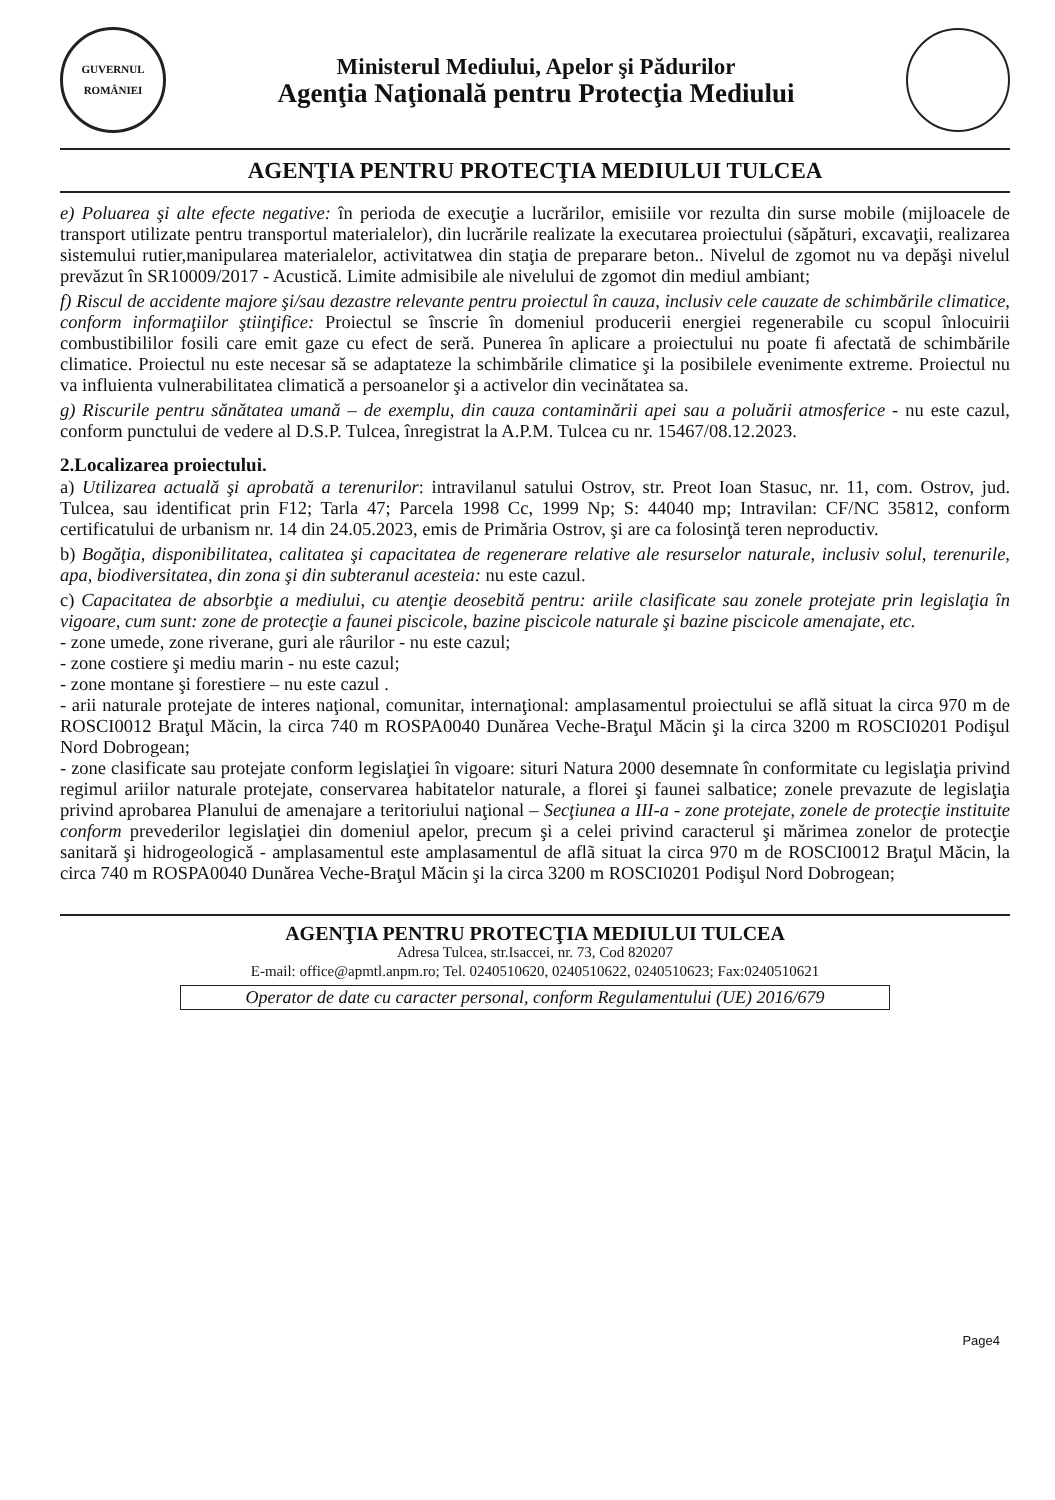GUVERNUL ROMÂNIEI
Ministerul Mediului, Apelor şi Pădurilor
Agenţia Naţională pentru Protecţia Mediului
AGENŢIA PENTRU PROTECŢIA MEDIULUI TULCEA
e) Poluarea şi alte efecte negative: în perioda de execuţie a lucrărilor, emisiile vor rezulta din surse mobile (mijloacele de transport utilizate pentru transportul materialelor), din lucrările realizate la executarea proiectului (săpături, excavaţii, realizarea sistemului rutier,manipularea materialelor, activitatwea din staţia de preparare beton.. Nivelul de zgomot nu va depăşi nivelul prevăzut în SR10009/2017 - Acustică. Limite admisibile ale nivelului de zgomot din mediul ambiant;
f) Riscul de accidente majore şi/sau dezastre relevante pentru proiectul în cauza, inclusiv cele cauzate de schimbările climatice, conform informaţiilor ştiinţifice: Proiectul se înscrie în domeniul producerii energiei regenerabile cu scopul înlocuirii combustibililor fosili care emit gaze cu efect de seră. Punerea în aplicare a proiectului nu poate fi afectată de schimbările climatice. Proiectul nu este necesar să se adaptateze la schimbările climatice şi la posibilele evenimente extreme. Proiectul nu va influienta vulnerabilitatea climatică a persoanelor şi a activelor din vecinătatea sa.
g) Riscurile pentru sănătatea umană – de exemplu, din cauza contaminării apei sau a poluării atmosferice - nu este cazul, conform punctului de vedere al D.S.P. Tulcea, înregistrat la A.P.M. Tulcea cu nr. 15467/08.12.2023.
2.Localizarea proiectului.
a) Utilizarea actuală şi aprobată a terenurilor: intravilanul satului Ostrov, str. Preot Ioan Stasuc, nr. 11, com. Ostrov, jud. Tulcea, sau identificat prin F12; Tarla 47; Parcela 1998 Cc, 1999 Np; S: 44040 mp; Intravilan: CF/NC 35812, conform certificatului de urbanism nr. 14 din 24.05.2023, emis de Primăria Ostrov, şi are ca folosinţă teren neproductiv.
b) Bogăţia, disponibilitatea, calitatea şi capacitatea de regenerare relative ale resurselor naturale, inclusiv solul, terenurile, apa, biodiversitatea, din zona şi din subteranul acesteia: nu este cazul.
c) Capacitatea de absorbţie a mediului, cu atenţie deosebită pentru: ariile clasificate sau zonele protejate prin legislaţia în vigoare, cum sunt: zone de protecţie a faunei piscicole, bazine piscicole naturale şi bazine piscicole amenajate, etc.
- zone umede, zone riverane, guri ale râurilor - nu este cazul;
- zone costiere şi mediu marin - nu este cazul;
- zone montane şi forestiere – nu este cazul .
- arii naturale protejate de interes naţional, comunitar, internaţional: amplasamentul proiectului se află situat la circa 970 m de ROSCI0012 Braţul Măcin, la circa 740 m ROSPA0040 Dunărea Veche-Braţul Măcin şi la circa 3200 m ROSCI0201 Podişul Nord Dobrogean;
- zone clasificate sau protejate conform legislaţiei în vigoare: situri Natura 2000 desemnate în conformitate cu legislaţia privind regimul ariilor naturale protejate, conservarea habitatelor naturale, a florei şi faunei salbatice; zonele prevazute de legislaţia privind aprobarea Planului de amenajare a teritoriului naţional – Secţiunea a III-a - zone protejate, zonele de protecţie instituite conform prevederilor legislaţiei din domeniul apelor, precum şi a celei privind caracterul şi mărimea zonelor de protecţie sanitară şi hidrogeologică - amplasamentul este amplasamentul de aflã situat la circa 970 m de ROSCI0012 Braţul Măcin, la circa 740 m ROSPA0040 Dunărea Veche-Braţul Măcin şi la circa 3200 m ROSCI0201 Podişul Nord Dobrogean;
Page4
AGENŢIA PENTRU PROTECŢIA MEDIULUI TULCEA
Adresa Tulcea, str.Isaccei, nr. 73, Cod 820207
E-mail: office@apmtl.anpm.ro; Tel. 0240510620, 0240510622, 0240510623; Fax:0240510621
Operator de date cu caracter personal, conform Regulamentului (UE) 2016/679